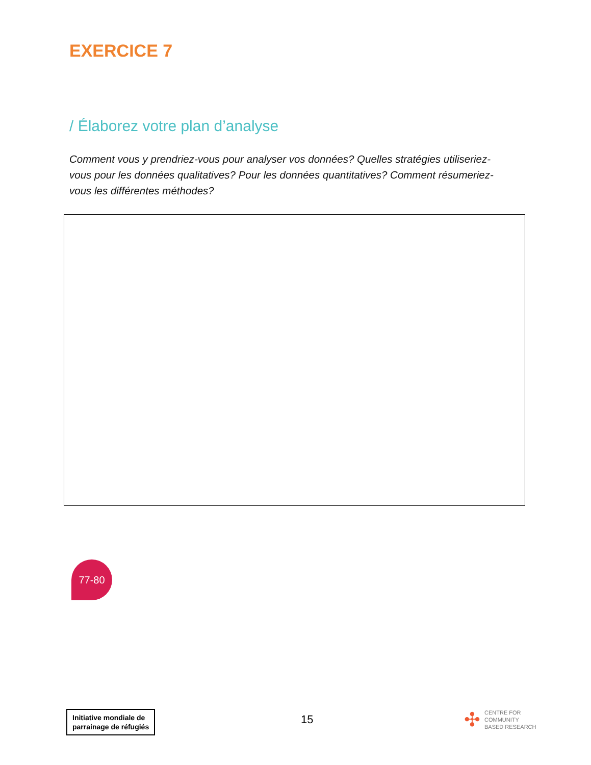EXERCICE 7
/ Élaborez votre plan d’analyse
Comment vous y prendriez-vous pour analyser vos données? Quelles stratégies utiliseriez-vous pour les données qualitatives? Pour les données quantitatives? Comment résumeriez-vous les différentes méthodes?
77-80
Initiative mondiale de
parrainage de réfugiés
15
✣ CENTRE FOR
COMMUNITY
BASED RESEARCH